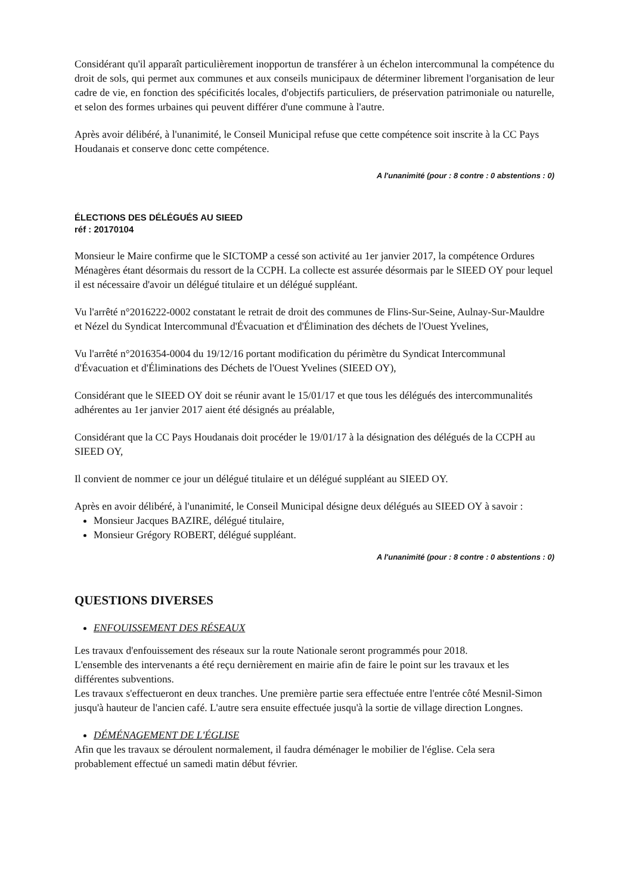Considérant qu'il apparaît particulièrement inopportun de transférer à un échelon intercommunal la compétence du droit de sols, qui permet aux communes et aux conseils municipaux de déterminer librement l'organisation de leur cadre de vie, en fonction des spécificités locales, d'objectifs particuliers, de préservation patrimoniale ou naturelle, et selon des formes urbaines qui peuvent différer d'une commune à l'autre.
Après avoir délibéré, à l'unanimité, le Conseil Municipal refuse que cette compétence soit inscrite à la CC Pays Houdanais et conserve donc cette compétence.
A l'unanimité (pour : 8 contre : 0 abstentions : 0)
ÉLECTIONS DES DÉLÉGUÉS AU SIEED
réf : 20170104
Monsieur le Maire confirme que le SICTOMP a cessé son activité au 1er janvier 2017, la compétence Ordures Ménagères étant désormais du ressort de la CCPH. La collecte est assurée désormais par le SIEED OY pour lequel il est nécessaire d'avoir un délégué titulaire et un délégué suppléant.
Vu l'arrêté n°2016222-0002 constatant le retrait de droit des communes de Flins-Sur-Seine, Aulnay-Sur-Mauldre et Nézel du Syndicat Intercommunal d'Évacuation et d'Élimination des déchets de l'Ouest Yvelines,
Vu l'arrêté n°2016354-0004 du 19/12/16 portant modification du périmètre du Syndicat Intercommunal d'Évacuation et d'Éliminations des Déchets de l'Ouest Yvelines (SIEED OY),
Considérant que le SIEED OY doit se réunir avant le 15/01/17 et que tous les délégués des intercommunalités adhérentes au 1er janvier 2017 aient été désignés au préalable,
Considérant que la CC Pays Houdanais doit procéder le 19/01/17 à la désignation des délégués de la CCPH au SIEED OY,
Il convient de nommer ce jour un délégué titulaire et un délégué suppléant au SIEED OY.
Après en avoir délibéré, à l'unanimité, le Conseil Municipal désigne deux délégués au SIEED OY à savoir :
Monsieur Jacques BAZIRE, délégué titulaire,
Monsieur Grégory ROBERT, délégué suppléant.
A l'unanimité (pour : 8 contre : 0 abstentions : 0)
QUESTIONS DIVERSES
ENFOUISSEMENT DES RÉSEAUX
Les travaux d'enfouissement des réseaux sur la route Nationale seront programmés pour 2018.
L'ensemble des intervenants a été reçu dernièrement en mairie afin de faire le point sur les travaux et les différentes subventions.
Les travaux s'effectueront en deux tranches. Une première partie sera effectuée entre l'entrée côté Mesnil-Simon jusqu'à hauteur de l'ancien café. L'autre sera ensuite effectuée jusqu'à la sortie de village direction Longnes.
DÉMÉNAGEMENT DE L'ÉGLISE
Afin que les travaux se déroulent normalement, il faudra déménager le mobilier de l'église. Cela sera probablement effectué un samedi matin début février.